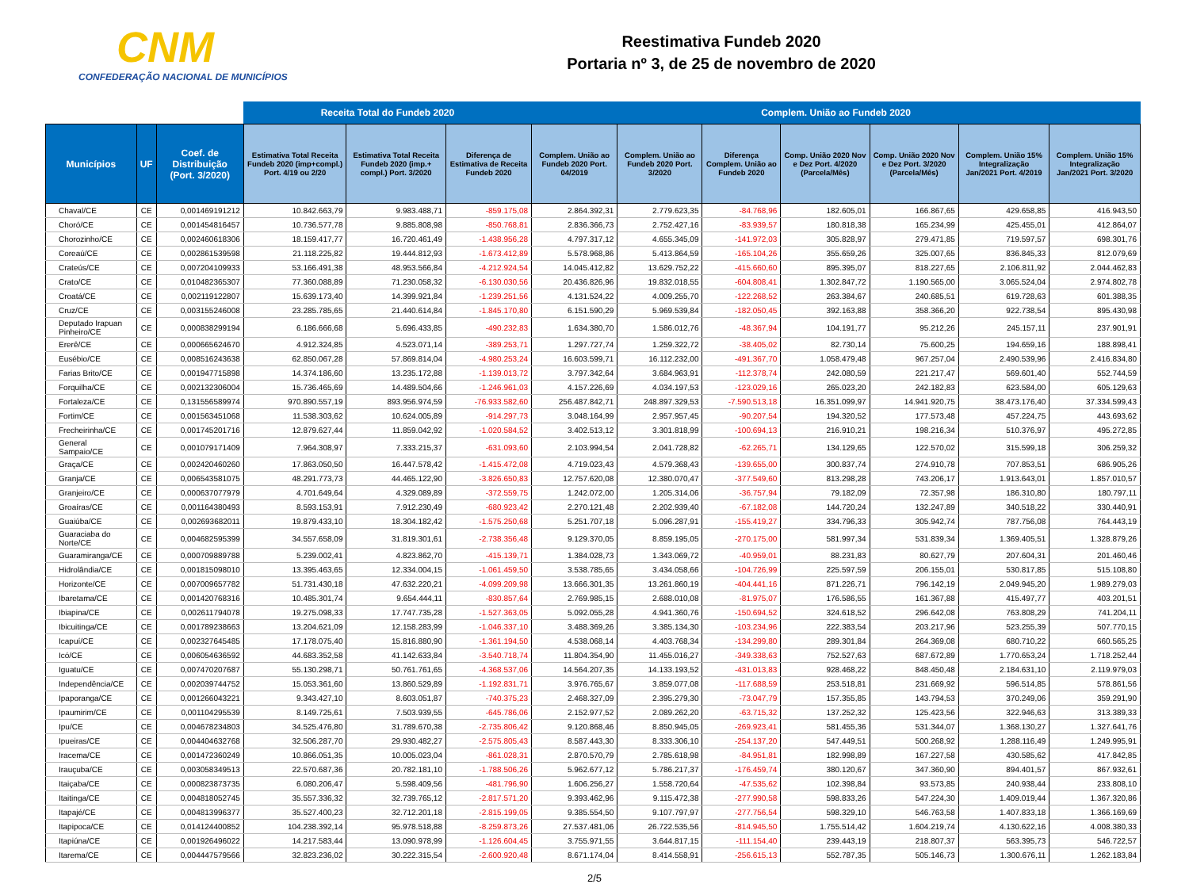CNM
CONFEDERAÇÃO NACIONAL DE MUNICÍPIOS
Reestimativa Fundeb 2020
Portaria nº 3, de 25 de novembro de 2020
| | | | Receita Total do Fundeb 2020 | | | Complem. União ao Fundeb 2020 | | | | | | |
| --- | --- | --- | --- | --- | --- | --- | --- | --- | --- | --- | --- | --- |
| Municípios | UF | Coef. de Distribuição (Port. 3/2020) | Estimativa Total Receita Fundeb 2020 (imp+compl.) Port. 4/19 ou 2/20 | Estimativa Total Receita Fundeb 2020 (imp.+ compl.) Port. 3/2020 | Diferença de Estimativa de Receita Fundeb 2020 | Complem. União ao Fundeb 2020 Port. 04/2019 | Complem. União ao Fundeb 2020 Port. 3/2020 | Diferença Complem. União ao Fundeb 2020 | Comp. União 2020 Nov e Dez Port. 4/2020 (Parcela/Mês) | Comp. União 2020 Nov e Dez Port. 3/2020 (Parcela/Mês) | Complem. União 15% Integralização Jan/2021 Port. 4/2019 | Complem. União 15% Integralização Jan/2021 Port. 3/2020 |
| Chaval/CE | CE | 0,001469191212 | 10.842.663,79 | 9.983.488,71 | -859.175,08 | 2.864.392,31 | 2.779.623,35 | -84.768,96 | 182.605,01 | 166.867,65 | 429.658,85 | 416.943,50 |
| Choró/CE | CE | 0,001454816457 | 10.736.577,78 | 9.885.808,98 | -850.768,81 | 2.836.366,73 | 2.752.427,16 | -83.939,57 | 180.818,38 | 165.234,99 | 425.455,01 | 412.864,07 |
| Chorozinho/CE | CE | 0,002460618306 | 18.159.417,77 | 16.720.461,49 | -1.438.956,28 | 4.797.317,12 | 4.655.345,09 | -141.972,03 | 305.828,97 | 279.471,85 | 719.597,57 | 698.301,76 |
| Coreaú/CE | CE | 0,002861539598 | 21.118.225,82 | 19.444.812,93 | -1.673.412,89 | 5.578.968,86 | 5.413.864,59 | -165.104,26 | 355.659,26 | 325.007,65 | 836.845,33 | 812.079,69 |
| Crateús/CE | CE | 0,007204109933 | 53.166.491,38 | 48.953.566,84 | -4.212.924,54 | 14.045.412,82 | 13.629.752,22 | -415.660,60 | 895.395,07 | 818.227,65 | 2.106.811,92 | 2.044.462,83 |
| Crato/CE | CE | 0,010482365307 | 77.360.088,89 | 71.230.058,32 | -6.130.030,56 | 20.436.826,96 | 19.832.018,55 | -604.808,41 | 1.302.847,72 | 1.190.565,00 | 3.065.524,04 | 2.974.802,78 |
| Croatá/CE | CE | 0,002119122807 | 15.639.173,40 | 14.399.921,84 | -1.239.251,56 | 4.131.524,22 | 4.009.255,70 | -122.268,52 | 263.384,67 | 240.685,51 | 619.728,63 | 601.388,35 |
| Cruz/CE | CE | 0,003155246008 | 23.285.785,65 | 21.440.614,84 | -1.845.170,80 | 6.151.590,29 | 5.969.539,84 | -182.050,45 | 392.163,88 | 358.366,20 | 922.738,54 | 895.430,98 |
| Deputado Irapuan Pinheiro/CE | CE | 0,000838299194 | 6.186.666,68 | 5.696.433,85 | -490.232,83 | 1.634.380,70 | 1.586.012,76 | -48.367,94 | 104.191,77 | 95.212,26 | 245.157,11 | 237.901,91 |
| Ererê/CE | CE | 0,000665624670 | 4.912.324,85 | 4.523.071,14 | -389.253,71 | 1.297.727,74 | 1.259.322,72 | -38.405,02 | 82.730,14 | 75.600,25 | 194.659,16 | 188.898,41 |
| Eusébio/CE | CE | 0,008516243638 | 62.850.067,28 | 57.869.814,04 | -4.980.253,24 | 16.603.599,71 | 16.112.232,00 | -491.367,70 | 1.058.479,48 | 967.257,04 | 2.490.539,96 | 2.416.834,80 |
| Farias Brito/CE | CE | 0,001947715898 | 14.374.186,60 | 13.235.172,88 | -1.139.013,72 | 3.797.342,64 | 3.684.963,91 | -112.378,74 | 242.080,59 | 221.217,47 | 569.601,40 | 552.744,59 |
| Forquilha/CE | CE | 0,002132306004 | 15.736.465,69 | 14.489.504,66 | -1.246.961,03 | 4.157.226,69 | 4.034.197,53 | -123.029,16 | 265.023,20 | 242.182,83 | 623.584,00 | 605.129,63 |
| Fortaleza/CE | CE | 0,131556589974 | 970.890.557,19 | 893.956.974,59 | -76.933.582,60 | 256.487.842,71 | 248.897.329,53 | -7.590.513,18 | 16.351.099,97 | 14.941.920,75 | 38.473.176,40 | 37.334.599,43 |
| Fortim/CE | CE | 0,001563451068 | 11.538.303,62 | 10.624.005,89 | -914.297,73 | 3.048.164,99 | 2.957.957,45 | -90.207,54 | 194.320,52 | 177.573,48 | 457.224,75 | 443.693,62 |
| Frecheirinha/CE | CE | 0,001745201716 | 12.879.627,44 | 11.859.042,92 | -1.020.584,52 | 3.402.513,12 | 3.301.818,99 | -100.694,13 | 216.910,21 | 198.216,34 | 510.376,97 | 495.272,85 |
| General Sampaio/CE | CE | 0,001079171409 | 7.964.308,97 | 7.333.215,37 | -631.093,60 | 2.103.994,54 | 2.041.728,82 | -62.265,71 | 134.129,65 | 122.570,02 | 315.599,18 | 306.259,32 |
| Graça/CE | CE | 0,002420460260 | 17.863.050,50 | 16.447.578,42 | -1.415.472,08 | 4.719.023,43 | 4.579.368,43 | -139.655,00 | 300.837,74 | 274.910,78 | 707.853,51 | 686.905,26 |
| Granja/CE | CE | 0,006543581075 | 48.291.773,73 | 44.465.122,90 | -3.826.650,83 | 12.757.620,08 | 12.380.070,47 | -377.549,60 | 813.298,28 | 743.206,17 | 1.913.643,01 | 1.857.010,57 |
| Granjeiro/CE | CE | 0,000637077979 | 4.701.649,64 | 4.329.089,89 | -372.559,75 | 1.242.072,00 | 1.205.314,06 | -36.757,94 | 79.182,09 | 72.357,98 | 186.310,80 | 180.797,11 |
| Groaíras/CE | CE | 0,001164380493 | 8.593.153,91 | 7.912.230,49 | -680.923,42 | 2.270.121,48 | 2.202.939,40 | -67.182,08 | 144.720,24 | 132.247,89 | 340.518,22 | 330.440,91 |
| Guaiúba/CE | CE | 0,002693682011 | 19.879.433,10 | 18.304.182,42 | -1.575.250,68 | 5.251.707,18 | 5.096.287,91 | -155.419,27 | 334.796,33 | 305.942,74 | 787.756,08 | 764.443,19 |
| Guaraciaba do Norte/CE | CE | 0,004682595399 | 34.557.658,09 | 31.819.301,61 | -2.738.356,48 | 9.129.370,05 | 8.859.195,05 | -270.175,00 | 581.997,34 | 531.839,34 | 1.369.405,51 | 1.328.879,26 |
| Guaramiranga/CE | CE | 0,000709889788 | 5.239.002,41 | 4.823.862,70 | -415.139,71 | 1.384.028,73 | 1.343.069,72 | -40.959,01 | 88.231,83 | 80.627,79 | 207.604,31 | 201.460,46 |
| Hidrolândia/CE | CE | 0,001815098010 | 13.395.463,65 | 12.334.004,15 | -1.061.459,50 | 3.538.785,65 | 3.434.058,66 | -104.726,99 | 225.597,59 | 206.155,01 | 530.817,85 | 515.108,80 |
| Horizonte/CE | CE | 0,007009657782 | 51.731.430,18 | 47.632.220,21 | -4.099.209,98 | 13.666.301,35 | 13.261.860,19 | -404.441,16 | 871.226,71 | 796.142,19 | 2.049.945,20 | 1.989.279,03 |
| Ibaretama/CE | CE | 0,001420768316 | 10.485.301,74 | 9.654.444,11 | -830.857,64 | 2.769.985,15 | 2.688.010,08 | -81.975,07 | 176.586,55 | 161.367,88 | 415.497,77 | 403.201,51 |
| Ibiapina/CE | CE | 0,002611794078 | 19.275.098,33 | 17.747.735,28 | -1.527.363,05 | 5.092.055,28 | 4.941.360,76 | -150.694,52 | 324.618,52 | 296.642,08 | 763.808,29 | 741.204,11 |
| Ibicuitinga/CE | CE | 0,001789238663 | 13.204.621,09 | 12.158.283,99 | -1.046.337,10 | 3.488.369,26 | 3.385.134,30 | -103.234,96 | 222.383,54 | 203.217,96 | 523.255,39 | 507.770,15 |
| Icapuí/CE | CE | 0,002327645485 | 17.178.075,40 | 15.816.880,90 | -1.361.194,50 | 4.538.068,14 | 4.403.768,34 | -134.299,80 | 289.301,84 | 264.369,08 | 680.710,22 | 660.565,25 |
| Icó/CE | CE | 0,006054636592 | 44.683.352,58 | 41.142.633,84 | -3.540.718,74 | 11.804.354,90 | 11.455.016,27 | -349.338,63 | 752.527,63 | 687.672,89 | 1.770.653,24 | 1.718.252,44 |
| Iguatu/CE | CE | 0,007470207687 | 55.130.298,71 | 50.761.761,65 | -4.368.537,06 | 14.564.207,35 | 14.133.193,52 | -431.013,83 | 928.468,22 | 848.450,48 | 2.184.631,10 | 2.119.979,03 |
| Independência/CE | CE | 0,002039744752 | 15.053.361,60 | 13.860.529,89 | -1.192.831,71 | 3.976.765,67 | 3.859.077,08 | -117.688,59 | 253.518,81 | 231.669,92 | 596.514,85 | 578.861,56 |
| Ipaporanga/CE | CE | 0,001266043221 | 9.343.427,10 | 8.603.051,87 | -740.375,23 | 2.468.327,09 | 2.395.279,30 | -73.047,79 | 157.355,85 | 143.794,53 | 370.249,06 | 359.291,90 |
| Ipaumirim/CE | CE | 0,001104295539 | 8.149.725,61 | 7.503.939,55 | -645.786,06 | 2.152.977,52 | 2.089.262,20 | -63.715,32 | 137.252,32 | 125.423,56 | 322.946,63 | 313.389,33 |
| Ipu/CE | CE | 0,004678234803 | 34.525.476,80 | 31.789.670,38 | -2.735.806,42 | 9.120.868,46 | 8.850.945,05 | -269.923,41 | 581.455,36 | 531.344,07 | 1.368.130,27 | 1.327.641,76 |
| Ipueiras/CE | CE | 0,004404632768 | 32.506.287,70 | 29.930.482,27 | -2.575.805,43 | 8.587.443,30 | 8.333.306,10 | -254.137,20 | 547.449,51 | 500.268,92 | 1.288.116,49 | 1.249.995,91 |
| Iracema/CE | CE | 0,001472360249 | 10.866.051,35 | 10.005.023,04 | -861.028,31 | 2.870.570,79 | 2.785.618,98 | -84.951,81 | 182.998,89 | 167.227,58 | 430.585,62 | 417.842,85 |
| Irauçuba/CE | CE | 0,003058349513 | 22.570.687,36 | 20.782.181,10 | -1.788.506,26 | 5.962.677,12 | 5.786.217,37 | -176.459,74 | 380.120,67 | 347.360,90 | 894.401,57 | 867.932,61 |
| Itaiçaba/CE | CE | 0,000823873735 | 6.080.206,47 | 5.598.409,56 | -481.796,90 | 1.606.256,27 | 1.558.720,64 | -47.535,62 | 102.398,84 | 93.573,85 | 240.938,44 | 233.808,10 |
| Itaitinga/CE | CE | 0,004818052745 | 35.557.336,32 | 32.739.765,12 | -2.817.571,20 | 9.393.462,96 | 9.115.472,38 | -277.990,58 | 598.833,26 | 547.224,30 | 1.409.019,44 | 1.367.320,86 |
| Itapajé/CE | CE | 0,004813996377 | 35.527.400,23 | 32.712.201,18 | -2.815.199,05 | 9.385.554,50 | 9.107.797,97 | -277.756,54 | 598.329,10 | 546.763,58 | 1.407.833,18 | 1.366.169,69 |
| Itapipoca/CE | CE | 0,014124400852 | 104.238.392,14 | 95.978.518,88 | -8.259.873,26 | 27.537.481,06 | 26.722.535,56 | -814.945,50 | 1.755.514,42 | 1.604.219,74 | 4.130.622,16 | 4.008.380,33 |
| Itapiúna/CE | CE | 0,001926496022 | 14.217.583,44 | 13.090.978,99 | -1.126.604,45 | 3.755.971,55 | 3.644.817,15 | -111.154,40 | 239.443,19 | 218.807,37 | 563.395,73 | 546.722,57 |
| Itarema/CE | CE | 0,004447579566 | 32.823.236,02 | 30.222.315,54 | -2.600.920,48 | 8.671.174,04 | 8.414.558,91 | -256.615,13 | 552.787,35 | 505.146,73 | 1.300.676,11 | 1.262.183,84 |
2/5